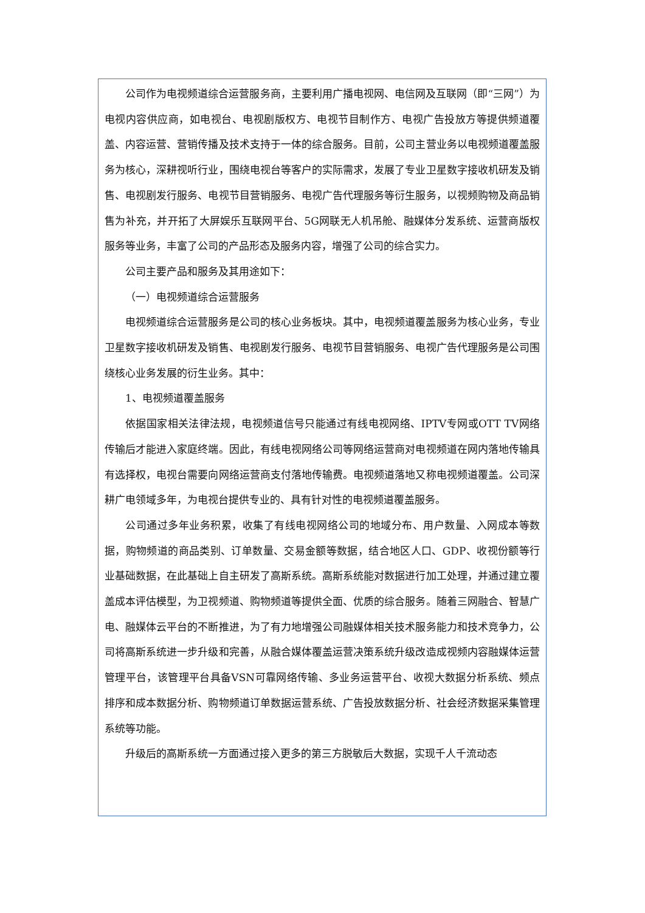公司作为电视频道综合运营服务商，主要利用广播电视网、电信网及互联网（即“三网”）为电视内容供应商，如电视台、电视剧版权方、电视节目制作方、电视广告投放方等提供频道覆盖、内容运营、营销传播及技术支持于一体的综合服务。目前，公司主营业务以电视频道覆盖服务为核心，深耕视听行业，围绕电视台等客户的实际需求，发展了专业卫星数字接收机研发及销售、电视剧发行服务、电视节目营销服务、电视广告代理服务等衍生服务，以视频购物及商品销售为补充，并开拓了大屏娱乐互联网平台、5G网联无人机吊舱、融媒体分发系统、运营商版权服务等业务，丰富了公司的产品形态及服务内容，增强了公司的综合实力。
公司主要产品和服务及其用途如下：
（一）电视频道综合运营服务
电视频道综合运营服务是公司的核心业务板块。其中，电视频道覆盖服务为核心业务，专业卫星数字接收机研发及销售、电视剧发行服务、电视节目营销服务、电视广告代理服务是公司围绕核心业务发展的衍生业务。其中：
1、电视频道覆盖服务
依据国家相关法律法规，电视频道信号只能通过有线电视网络、IPTV专网或OTT TV网络传输后才能进入家庭终端。因此，有线电视网络公司等网络运营商对电视频道在网内落地传输具有选择权，电视台需要向网络运营商支付落地传输费。电视频道落地又称电视频道覆盖。公司深耕广电领域多年，为电视台提供专业的、具有针对性的电视频道覆盖服务。
公司通过多年业务积累，收集了有线电视网络公司的地域分布、用户数量、入网成本等数据，购物频道的商品类别、订单数量、交易金额等数据，结合地区人口、GDP、收视份额等行业基础数据，在此基础上自主研发了高斯系统。高斯系统能对数据进行加工处理，并通过建立覆盖成本评估模型，为卫视频道、购物频道等提供全面、优质的综合服务。随着三网融合、智慧广电、融媒体云平台的不断推进，为了有力地增强公司融媒体相关技术服务能力和技术竞争力，公司将高斯系统进一步升级和完善，从融合媒体覆盖运营决策系统升级改造成视频内容融媒体运营管理平台，该管理平台具备VSN可靠网络传输、多业务运营平台、收视大数据分析系统、频点排序和成本数据分析、购物频道订单数据运营系统、广告投放数据分析、社会经济数据采集管理系统等功能。
升级后的高斯系统一方面通过接入更多的第三方脱敏后大数据，实现千人千流动态